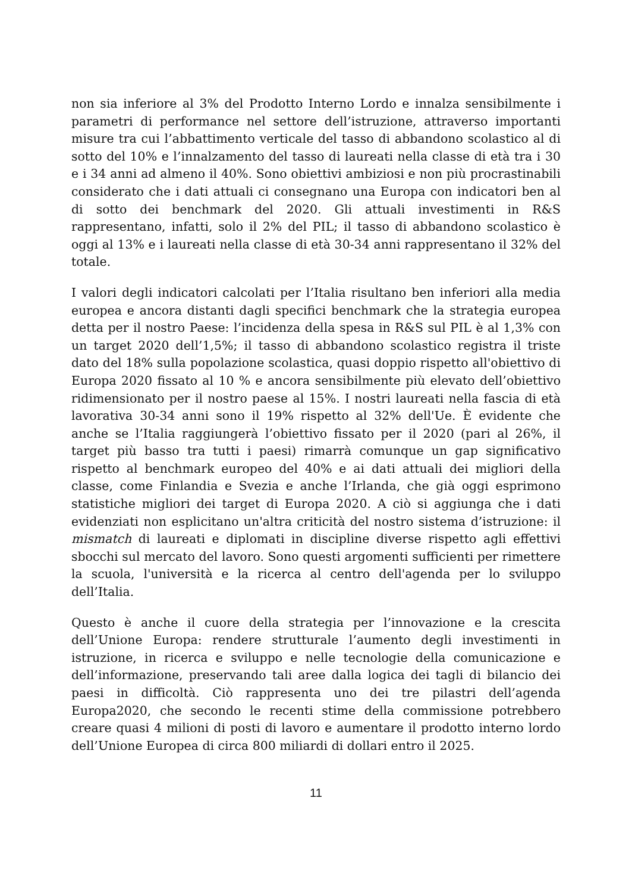non sia inferiore al 3% del Prodotto Interno Lordo e innalza sensibilmente i parametri di performance nel settore dell’istruzione, attraverso importanti misure tra cui l’abbattimento verticale del tasso di abbandono scolastico al di sotto del 10% e l’innalzamento del tasso di laureati nella classe di età tra i 30 e i 34 anni ad almeno il 40%. Sono obiettivi ambiziosi e non più procrastinabili considerato che i dati attuali ci consegnano una Europa con indicatori ben al di sotto dei benchmark del 2020. Gli attuali investimenti in R&S rappresentano, infatti, solo il 2% del PIL; il tasso di abbandono scolastico è oggi al 13% e i laureati nella classe di età 30-34 anni rappresentano il 32% del totale.
I valori degli indicatori calcolati per l’Italia risultano ben inferiori alla media europea e ancora distanti dagli specifici benchmark che la strategia europea detta per il nostro Paese: l’incidenza della spesa in R&S sul PIL è al 1,3% con un target 2020 dell’1,5%; il tasso di abbandono scolastico registra il triste dato del 18% sulla popolazione scolastica, quasi doppio rispetto all'obiettivo di Europa 2020 fissato al 10 % e ancora sensibilmente più elevato dell’obiettivo ridimensionato per il nostro paese al 15%. I nostri laureati nella fascia di età lavorativa 30-34 anni sono il 19% rispetto al 32% dell'Ue. È evidente che anche se l’Italia raggiungerà l’obiettivo fissato per il 2020 (pari al 26%, il target più basso tra tutti i paesi) rimarrà comunque un gap significativo rispetto al benchmark europeo del 40% e ai dati attuali dei migliori della classe, come Finlandia e Svezia e anche l’Irlanda, che già oggi esprimono statistiche migliori dei target di Europa 2020. A ciò si aggiunga che i dati evidenziati non esplicitano un'altra criticità del nostro sistema d’istruzione: il mismatch di laureati e diplomati in discipline diverse rispetto agli effettivi sbocchi sul mercato del lavoro. Sono questi argomenti sufficienti per rimettere la scuola, l'università e la ricerca al centro dell'agenda per lo sviluppo dell’Italia.
Questo è anche il cuore della strategia per l’innovazione e la crescita dell’Unione Europa: rendere strutturale l’aumento degli investimenti in istruzione, in ricerca e sviluppo e nelle tecnologie della comunicazione e dell’informazione, preservando tali aree dalla logica dei tagli di bilancio dei paesi in difficoltà. Ciò rappresenta uno dei tre pilastri dell’agenda Europa2020, che secondo le recenti stime della commissione potrebbero creare quasi 4 milioni di posti di lavoro e aumentare il prodotto interno lordo dell’Unione Europea di circa 800 miliardi di dollari entro il 2025.
11